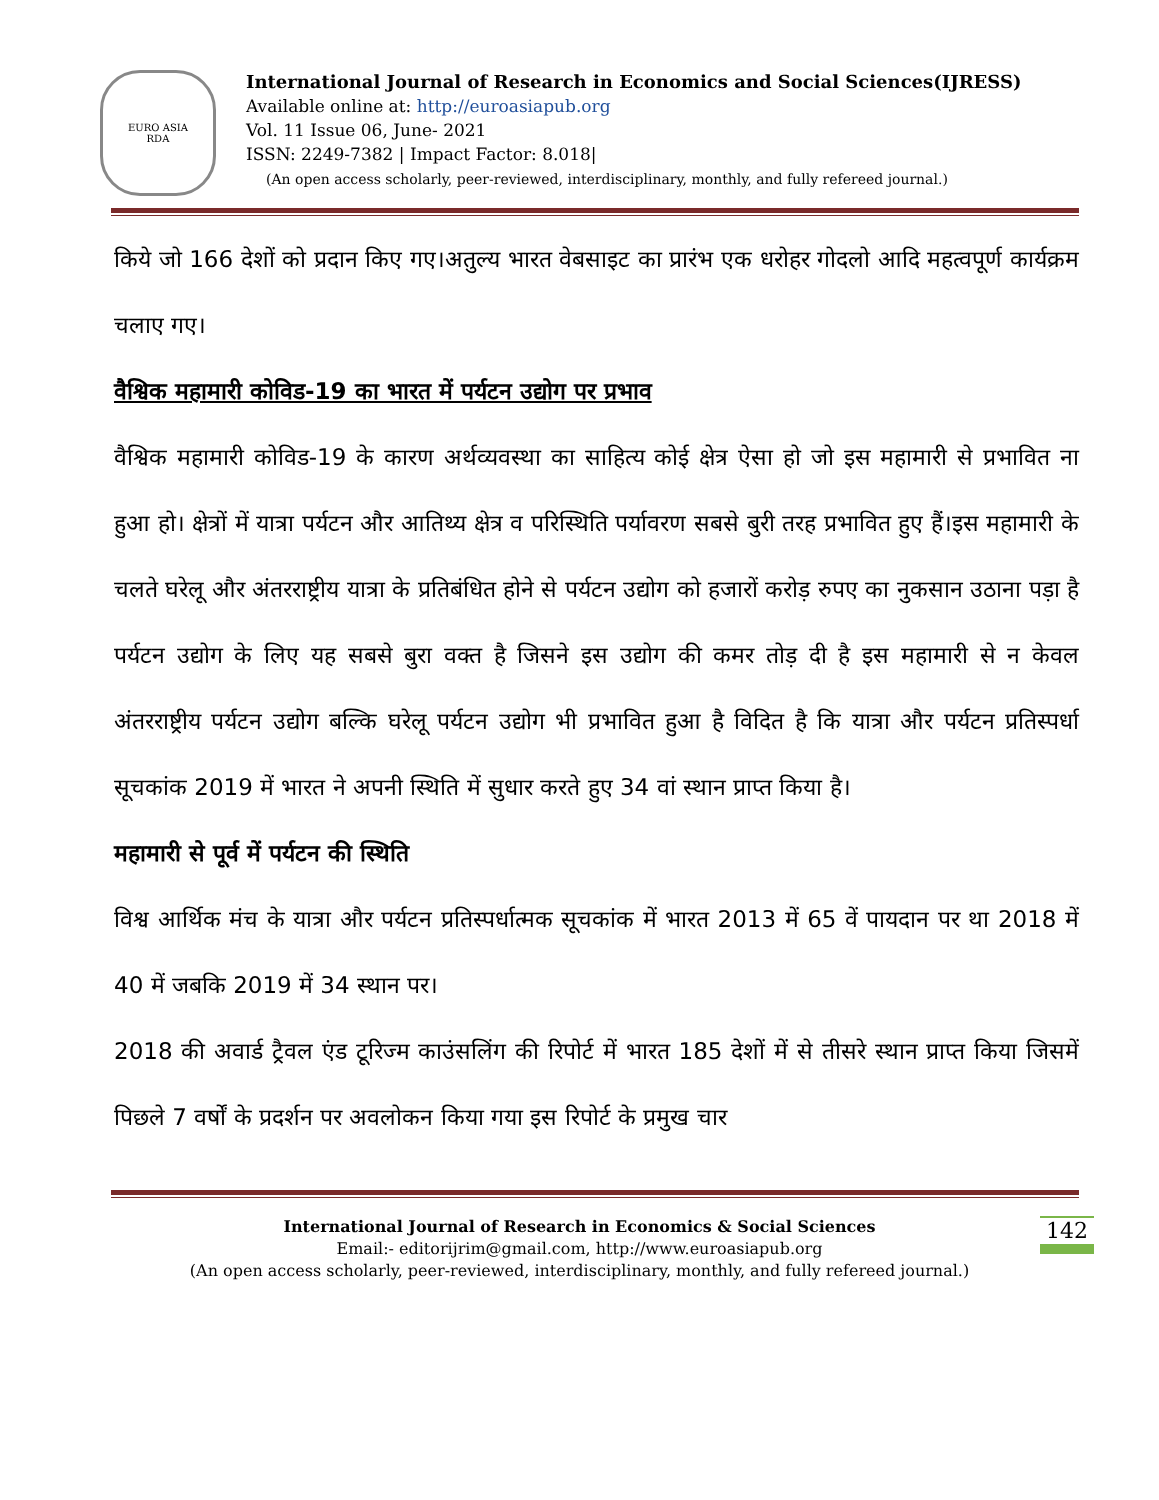EURO ASIA
RDA
International Journal of Research in Economics and Social Sciences(IJRESS)
Available online at: http://euroasiapub.org
Vol. 11 Issue 06, June- 2021
ISSN: 2249-7382 | Impact Factor: 8.018|
(An open access scholarly, peer-reviewed, interdisciplinary, monthly, and fully refereed journal.)
किये जो 166 देशों को प्रदान किए गए।अतुल्य भारत वेबसाइट का प्रारंभ एक धरोहर गोदलो आदि महत्वपूर्ण कार्यक्रम चलाए गए।
वैश्विक महामारी कोविड-19 का भारत में पर्यटन उद्योग पर प्रभाव
वैश्विक महामारी कोविड-19 के कारण अर्थव्यवस्था का साहित्य कोई क्षेत्र ऐसा हो जो इस महामारी से प्रभावित ना हुआ हो। क्षेत्रों में यात्रा पर्यटन और आतिथ्य क्षेत्र व परिस्थिति पर्यावरण सबसे बुरी तरह प्रभावित हुए हैं।इस महामारी के चलते घरेलू और अंतरराष्ट्रीय यात्रा के प्रतिबंधित होने से पर्यटन उद्योग को हजारों करोड़ रुपए का नुकसान उठाना पड़ा है पर्यटन उद्योग के लिए यह सबसे बुरा वक्त है जिसने इस उद्योग की कमर तोड़ दी है इस महामारी से न केवल अंतरराष्ट्रीय पर्यटन उद्योग बल्कि घरेलू पर्यटन उद्योग भी प्रभावित हुआ है विदित है कि यात्रा और पर्यटन प्रतिस्पर्धा सूचकांक 2019 में भारत ने अपनी स्थिति में सुधार करते हुए 34 वां स्थान प्राप्त किया है।
महामारी से पूर्व में पर्यटन की स्थिति
विश्व आर्थिक मंच के यात्रा और पर्यटन प्रतिस्पर्धात्मक सूचकांक में भारत 2013 में 65 वें पायदान पर था 2018 में 40 में जबकि 2019 में 34 स्थान पर।
2018 की अवार्ड ट्रैवल एंड टूरिज्म काउंसलिंग की रिपोर्ट में भारत 185 देशों में से तीसरे स्थान प्राप्त किया जिसमें पिछले 7 वर्षों के प्रदर्शन पर अवलोकन किया गया इस रिपोर्ट के प्रमुख चार
International Journal of Research in Economics & Social Sciences
Email:- editorijrim@gmail.com, http://www.euroasiapub.org
(An open access scholarly, peer-reviewed, interdisciplinary, monthly, and fully refereed journal.)
142